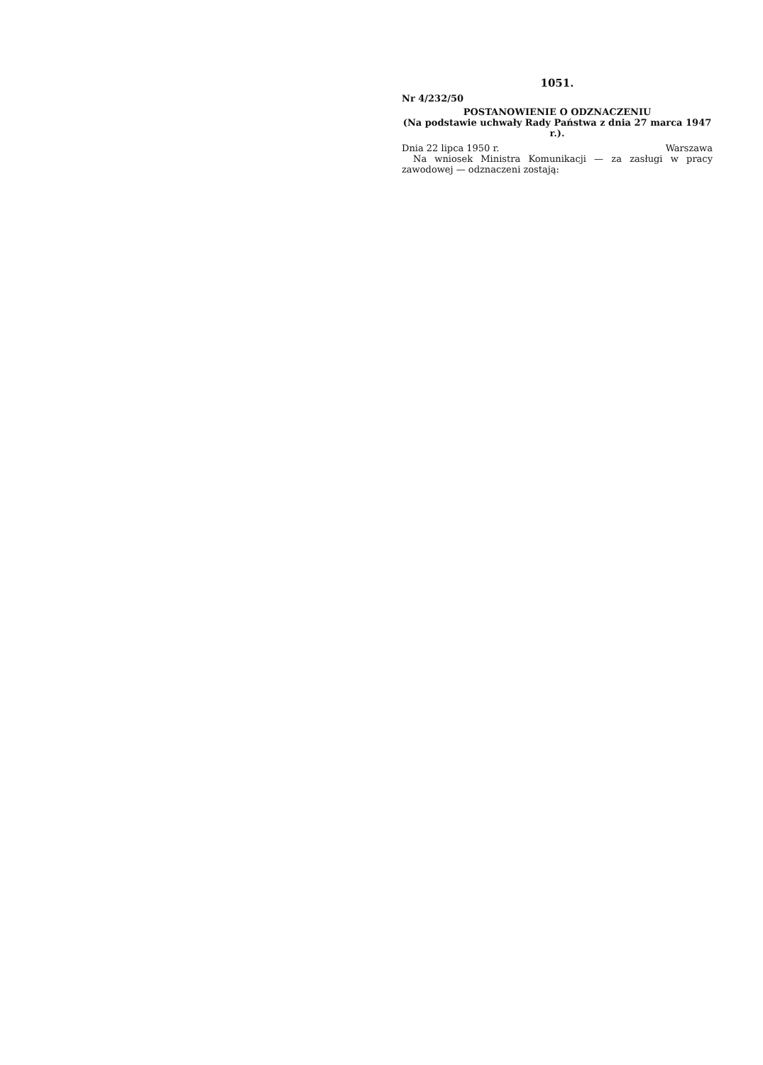1051.
Nr 4/232/50
POSTANOWIENIE O ODZNACZENIU
(Na podstawie uchwały Rady Państwa z dnia 27 marca 1947 r.).
Dnia 22 lipca 1950 r. Warszawa
Na wniosek Ministra Komunikacji — za zasługi w pracy zawodowej — odznaczeni zostają: